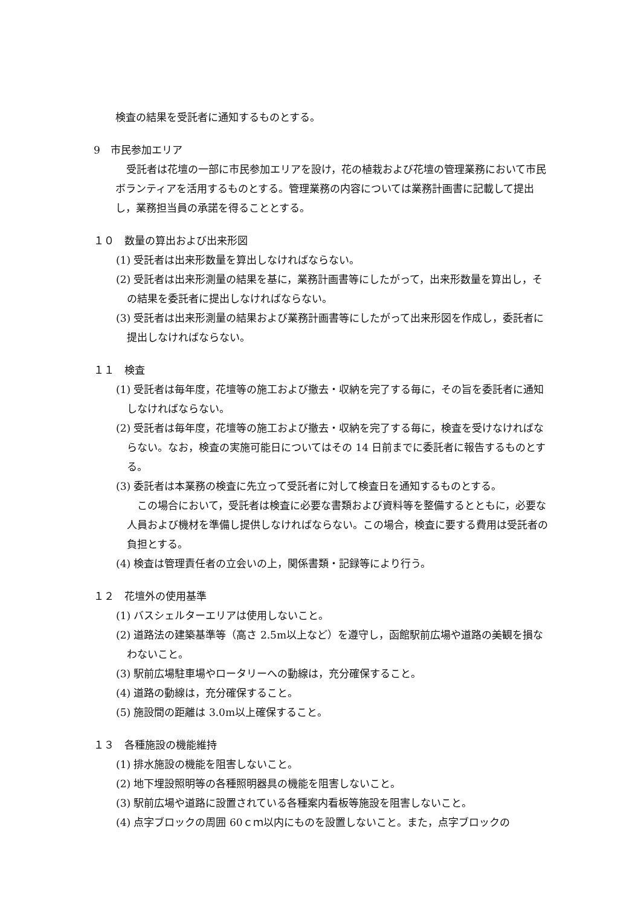検査の結果を受託者に通知するものとする。
9　市民参加エリア
受託者は花壇の一部に市民参加エリアを設け，花の植栽および花壇の管理業務において市民ボランティアを活用するものとする。管理業務の内容については業務計画書に記載して提出し，業務担当員の承諾を得ることとする。
１０　数量の算出および出来形図
(1) 受託者は出来形数量を算出しなければならない。
(2) 受託者は出来形測量の結果を基に，業務計画書等にしたがって，出来形数量を算出し，その結果を委託者に提出しなければならない。
(3) 受託者は出来形測量の結果および業務計画書等にしたがって出来形図を作成し，委託者に提出しなければならない。
１１　検査
(1) 受託者は毎年度，花壇等の施工および撤去・収納を完了する毎に，その旨を委託者に通知しなければならない。
(2) 受託者は毎年度，花壇等の施工および撤去・収納を完了する毎に，検査を受けなければならない。なお，検査の実施可能日についてはその 14 日前までに委託者に報告するものとする。
(3) 委託者は本業務の検査に先立って受託者に対して検査日を通知するものとする。
　この場合において，受託者は検査に必要な書類および資料等を整備するとともに，必要な人員および機材を準備し提供しなければならない。この場合，検査に要する費用は受託者の負担とする。
(4) 検査は管理責任者の立会いの上，関係書類・記録等により行う。
１２　花壇外の使用基準
(1) バスシェルターエリアは使用しないこと。
(2) 道路法の建築基準等（高さ 2.5m以上など）を遵守し，函館駅前広場や道路の美観を損なわないこと。
(3) 駅前広場駐車場やロータリーへの動線は，充分確保すること。
(4) 道路の動線は，充分確保すること。
(5) 施設間の距離は 3.0m以上確保すること。
１３　各種施設の機能維持
(1) 排水施設の機能を阻害しないこと。
(2) 地下埋設照明等の各種照明器具の機能を阻害しないこと。
(3) 駅前広場や道路に設置されている各種案内看板等施設を阻害しないこと。
(4) 点字ブロックの周囲 60ｃｍ以内にものを設置しないこと。また，点字ブロックの